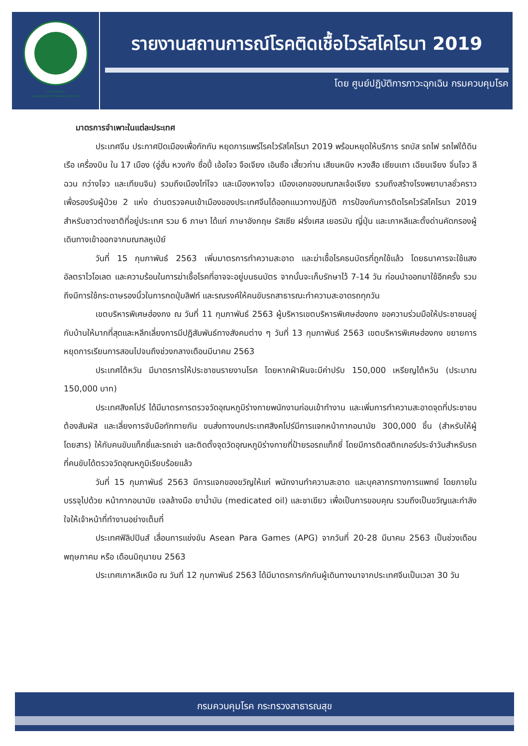กรมควบคุมโรค
Department of Disease Control
รายงานสถานการณ์โรคติดเชื้อไวรัสโคโรนา 2019
โดย ศูนย์ปฏิบัติการภาวะฉุกเฉิน กรมควบคุมโรค
มาตรการจำเพาะในแต่ละประเทศ
ประเทศจีน ประกาศปิดเมืองเพื่อกักกัน หยุดการแพร่โรคไวรัสโคโรนา 2019 พร้อมหยุดให้บริการ รถบัส รถไฟ รถไฟใต้ดิน เรือ เครื่องบิน ใน 17 เมือง (อู่ฮั่น หวงกัง ซื่อปี้ เอ้อโจว จือเจียง เอินซือ เสี้ยวก่าน เสียนหนิง หวงสือ เซียนเถา เฉียนเจียง จิ่นโจว ลีฉวน กว่างโจว และเทียนจิน) รวมถึงเมืองไท่โจว และเมืองหางโจว เมืองเอกของมณฑลเจ้อเจียง รวมถึงสร้างโรงพยาบาลชั่วคราวเพื่อรองรับผู้ป่วย 2 แห่ง ด่านตรวจคนเข้าเมืองของประเทศจีนได้ออกแนวทางปฏิบัติ การป้องกันการติดโรคไวรัสโคโรนา 2019 สำหรับชาวต่างชาติที่อยู่ประเทศ รวม 6 ภาษา ได้แก่ ภาษาอังกฤษ รัสเซีย ฝรั่งเศส เยอรมัน ญี่ปุ่น และเกาหลีและตั้งด่านคัดกรองผู้เดินทางเข้าออกจากมณฑลหูเป่ย์
วันที่ 15 กุมภาพันธ์ 2563 เพิ่มมาตรการทำความสะอาด และฆ่าเชื้อโรคธนบัตรที่ถูกใช้แล้ว โดยธนาคารจะใช้แสงอัลตราไวโอเลต และความร้อนในการฆ่าเชื้อโรคที่อาจจะอยู่บนธนบัตร จากนั้นจะเก็บรักษาไว้ 7-14 วัน ก่อนนำออกมาใช้อีกครั้ง รวมถึงมีการใช้กระดาษรองนิ้วในการกดปุ่มลิฟท์ และรณรงค์ให้คนขับรถสาธารณะทำความสะอาดรถทุกวัน
เขตบริหารพิเศษฮ่องกง ณ วันที่ 11 กุมภาพันธ์ 2563 ผู้บริหารเขตบริหารพิเศษฮ่องกง ขอความร่วมมือให้ประชาชนอยู่กับบ้านให้มากที่สุดและหลีกเลี่ยงการมีปฏิสัมพันธ์ทางสังคมต่าง ๆ วันที่ 13 กุมภาพันธ์ 2563 เขตบริหารพิเศษฮ่องกง ขยายการหยุดการเรียนการสอนไปจนถึงช่วงกลางเดือนมีนาคม 2563
ประเทศไต้หวัน มีมาตรการให้ประชาชนรายงานโรค โดยหากฝ่าฝืนจะมีค่าปรับ 150,000 เหรียญไต้หวัน (ประมาณ 150,000 บาท)
ประเทศสิงคโปร์ ได้มีมาตรการตรวจวัดอุณหภูมิร่างกายพนักงานก่อนเข้าทำงาน และเพิ่มการทำความสะอาดจุดที่ประชาชนต้องสัมผัส และเลี่ยงการจับมือทักทายกัน ขนส่งทางบกประเทศสิงคโปร์มีการแจกหน้ากากอนามัย 300,000 ชิ้น (สำหรับให้ผู้โดยสาร) ให้กับคนขับแท็กซี่และรถเช่า และติดตั้งจุดวัดอุณหภูมิร่างกายที่ป้ายรอรถแท็กซี่ โดยมีการติดสติกเกอร์ประจำวันสำหรับรถที่คนขับได้ตรวจวัดอุณหภูมิเรียบร้อยแล้ว
วันที่ 15 กุมภาพันธ์ 2563 มีการแจกของขวัญให้แก่ พนักงานทำความสะอาด และบุคลากรทางการแพทย์ โดยภายในบรรจุไปด้วย หน้ากากอนามัย เจลล้างมือ ยาน้ำมัน (medicated oil) และชาเขียว เพื่อเป็นการขอบคุณ รวมถึงเป็นขวัญและกำลังใจให้เจ้าหน้าที่ทำงานอย่างเต็มที่
ประเทศฟิลิปปินส์ เลื่อนการแข่งขัน Asean Para Games (APG) จากวันที่ 20-28 มีนาคม 2563 เป็นช่วงเดือนพฤษภาคม หรือ เดือนมิถุนายน 2563
ประเทศเกาหลีเหนือ ณ วันที่ 12 กุมภาพันธ์ 2563 ได้มีมาตรการกักกันผู้เดินทางมาจากประเทศจีนเป็นเวลา 30 วัน
กรมควบคุมโรค กระทรวงสาธารณสุข